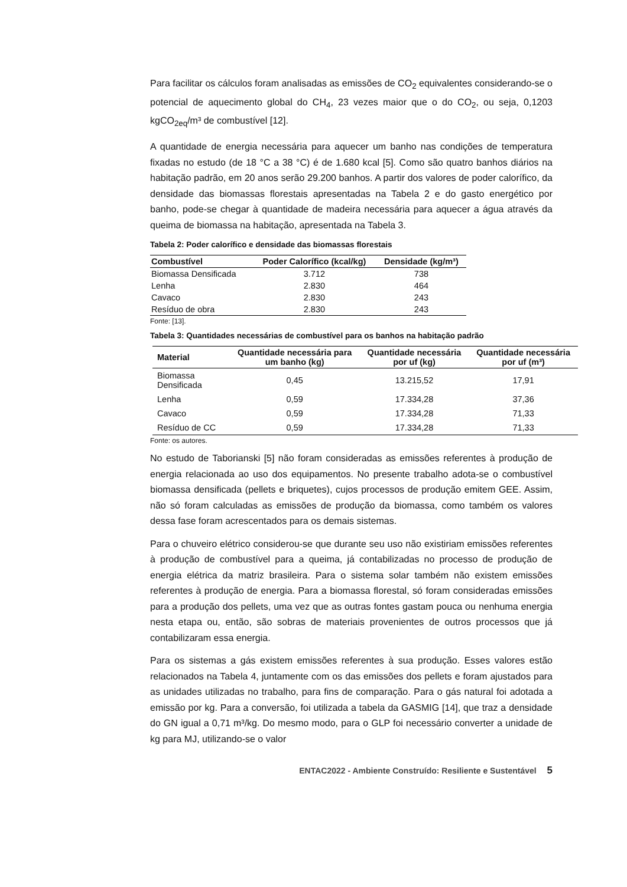Para facilitar os cálculos foram analisadas as emissões de CO<sub>2</sub> equivalentes considerando-se o potencial de aquecimento global do CH<sub>4</sub>, 23 vezes maior que o do CO<sub>2</sub>, ou seja, 0,1203 kgCO<sub>2eq</sub>/m³ de combustível [12].
A quantidade de energia necessária para aquecer um banho nas condições de temperatura fixadas no estudo (de 18 °C a 38 °C) é de 1.680 kcal [5]. Como são quatro banhos diários na habitação padrão, em 20 anos serão 29.200 banhos. A partir dos valores de poder calorífico, da densidade das biomassas florestais apresentadas na Tabela 2 e do gasto energético por banho, pode-se chegar à quantidade de madeira necessária para aquecer a água através da queima de biomassa na habitação, apresentada na Tabela 3.
Tabela 2: Poder calorífico e densidade das biomassas florestais
| Combustível | Poder Calorífico (kcal/kg) | Densidade (kg/m³) |
| --- | --- | --- |
| Biomassa Densificada | 3.712 | 738 |
| Lenha | 2.830 | 464 |
| Cavaco | 2.830 | 243 |
| Resíduo de obra | 2.830 | 243 |
Fonte: [13].
Tabela 3: Quantidades necessárias de combustível para os banhos na habitação padrão
| Material | Quantidade necessária para um banho (kg) | Quantidade necessária por uf (kg) | Quantidade necessária por uf (m³) |
| --- | --- | --- | --- |
| Biomassa Densificada | 0,45 | 13.215,52 | 17,91 |
| Lenha | 0,59 | 17.334,28 | 37,36 |
| Cavaco | 0,59 | 17.334,28 | 71,33 |
| Resíduo de CC | 0,59 | 17.334,28 | 71,33 |
Fonte: os autores.
No estudo de Taborianski [5] não foram consideradas as emissões referentes à produção de energia relacionada ao uso dos equipamentos. No presente trabalho adota-se o combustível biomassa densificada (pellets e briquetes), cujos processos de produção emitem GEE. Assim, não só foram calculadas as emissões de produção da biomassa, como também os valores dessa fase foram acrescentados para os demais sistemas.
Para o chuveiro elétrico considerou-se que durante seu uso não existiriam emissões referentes à produção de combustível para a queima, já contabilizadas no processo de produção de energia elétrica da matriz brasileira. Para o sistema solar também não existem emissões referentes à produção de energia. Para a biomassa florestal, só foram consideradas emissões para a produção dos pellets, uma vez que as outras fontes gastam pouca ou nenhuma energia nesta etapa ou, então, são sobras de materiais provenientes de outros processos que já contabilizaram essa energia.
Para os sistemas a gás existem emissões referentes à sua produção. Esses valores estão relacionados na Tabela 4, juntamente com os das emissões dos pellets e foram ajustados para as unidades utilizadas no trabalho, para fins de comparação. Para o gás natural foi adotada a emissão por kg. Para a conversão, foi utilizada a tabela da GASMIG [14], que traz a densidade do GN igual a 0,71 m³/kg. Do mesmo modo, para o GLP foi necessário converter a unidade de kg para MJ, utilizando-se o valor
ENTAC2022 - Ambiente Construído: Resiliente e Sustentável 5